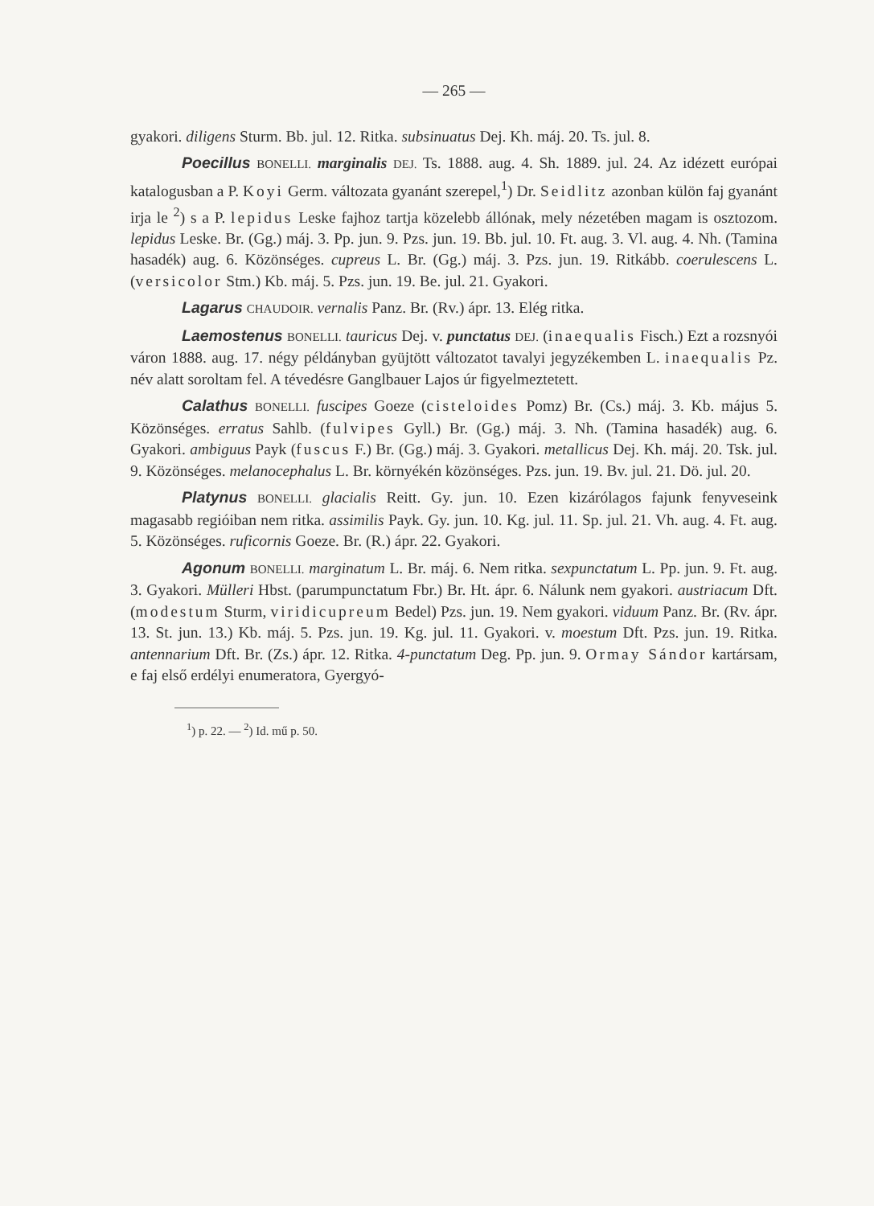— 265 —
gyakori. diligens Sturm. Bb. jul. 12. Ritka. subsinuatus Dej. Kh. máj. 20. Ts. jul. 8.
Poecillus BONELLI. marginalis DEJ. Ts. 1888. aug. 4. Sh. 1889. jul. 24. Az idézett európai katalogusban a P. Koyi Germ. változata gyanánt szerepel,<sup>1</sup>) Dr. Seidlitz azonban külön faj gyanánt irja le <sup>2</sup>) s a P. lepidus Leske fajhoz tartja közelebb állónak, mely nézetében magam is osztozom. lepidus Leske. Br. (Gg.) máj. 3. Pp. jun. 9. Pzs. jun. 19. Bb. jul. 10. Ft. aug. 3. Vl. aug. 4. Nh. (Tamina hasadék) aug. 6. Közönséges. cupreus L. Br. (Gg.) máj. 3. Pzs. jun. 19. Ritkább. coerulescens L. (versicolor Stm.) Kb. máj. 5. Pzs. jun. 19. Be. jul. 21. Gyakori.
Lagarus CHAUDOIR. vernalis Panz. Br. (Rv.) ápr. 13. Elég ritka.
Laemostenus BONELLI. tauricus Dej. v. punctatus DEJ. (inaequalis Fisch.) Ezt a rozsnyói váron 1888. aug. 17. négy példányban gyüjtött változatot tavalyi jegyzékemben L. inaequalis Pz. név alatt soroltam fel. A tévedésre Ganglbauer Lajos úr figyelmeztetett.
Calathus BONELLI. fuscipes Goeze (cisteloides Pomz) Br. (Cs.) máj. 3. Kb. május 5. Közönséges. erratus Sahlb. (fulvipes Gyll.) Br. (Gg.) máj. 3. Nh. (Tamina hasadék) aug. 6. Gyakori. ambiguus Payk (fuscus F.) Br. (Gg.) máj. 3. Gyakori. metallicus Dej. Kh. máj. 20. Tsk. jul. 9. Közönséges. melanocephalus L. Br. környékén közönséges. Pzs. jun. 19. Bv. jul. 21. Dö. jul. 20.
Platynus BONELLI. glacialis Reitt. Gy. jun. 10. Ezen kizárólagos fajunk fenyveseink magasabb regióiban nem ritka. assimilis Payk. Gy. jun. 10. Kg. jul. 11. Sp. jul. 21. Vh. aug. 4. Ft. aug. 5. Közönséges. ruficornis Goeze. Br. (R.) ápr. 22. Gyakori.
Agonum BONELLI. marginatum L. Br. máj. 6. Nem ritka. sexpunctatum L. Pp. jun. 9. Ft. aug. 3. Gyakori. Mülleri Hbst. (parumpunctatum Fbr.) Br. Ht. ápr. 6. Nálunk nem gyakori. austriacum Dft. (modestum Sturm, viridicupreum Bedel) Pzs. jun. 19. Nem gyakori. viduum Panz. Br. (Rv. ápr. 13. St. jun. 13.) Kb. máj. 5. Pzs. jun. 19. Kg. jul. 11. Gyakori. v. moestum Dft. Pzs. jun. 19. Ritka. antennarium Dft. Br. (Zs.) ápr. 12. Ritka. 4-punctatum Deg. Pp. jun. 9. Ormay Sándor kartársam, e faj első erdélyi enumeratora, Gyergyó-
<sup>1</sup>) p. 22. — <sup>2</sup>) Id. mű p. 50.